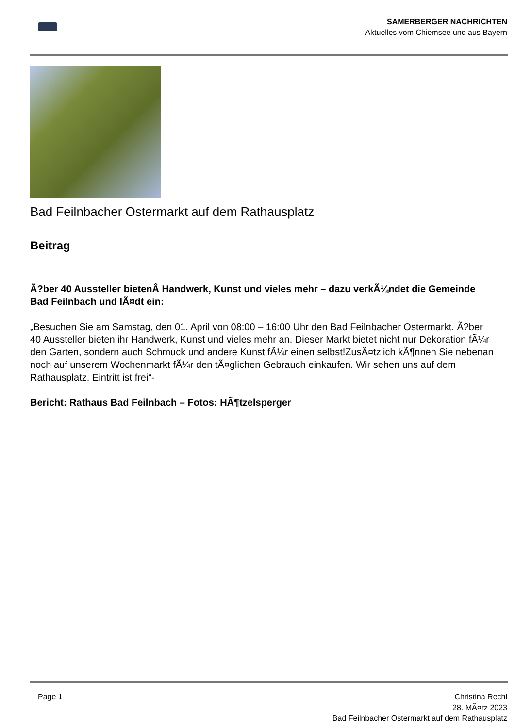SAMERBERGER NACHRICHTEN
Aktuelles vom Chiemsee und aus Bayern
Bad Feilnbacher Ostermarkt auf dem Rathausplatz
Beitrag
Ã?ber 40 Aussteller bietenÂ Handwerk, Kunst und vieles mehr – dazu verkÃ¼ndet die Gemeinde Bad Feilnbach und lÃ¤dt ein:
„Besuchen Sie am Samstag, den 01. April von 08:00 – 16:00 Uhr den Bad Feilnbacher Ostermarkt. Ã?ber 40 Aussteller bieten ihr Handwerk, Kunst und vieles mehr an. Dieser Markt bietet nicht nur Dekoration fÃ¼r den Garten, sondern auch Schmuck und andere Kunst fÃ¼r einen selbst!ZusÃ¤tzlich kÃ¶nnen Sie nebenan noch auf unserem Wochenmarkt fÃ¼r den tÃ¤glichen Gebrauch einkaufen. Wir sehen uns auf dem Rathausplatz. Eintritt ist frei“-
Bericht: Rathaus Bad Feilnbach – Fotos: HÃ¶tzelsperger
Page 1 Christina Rechl
28. MÃ¤rz 2023
Bad Feilnbacher Ostermarkt auf dem Rathausplatz